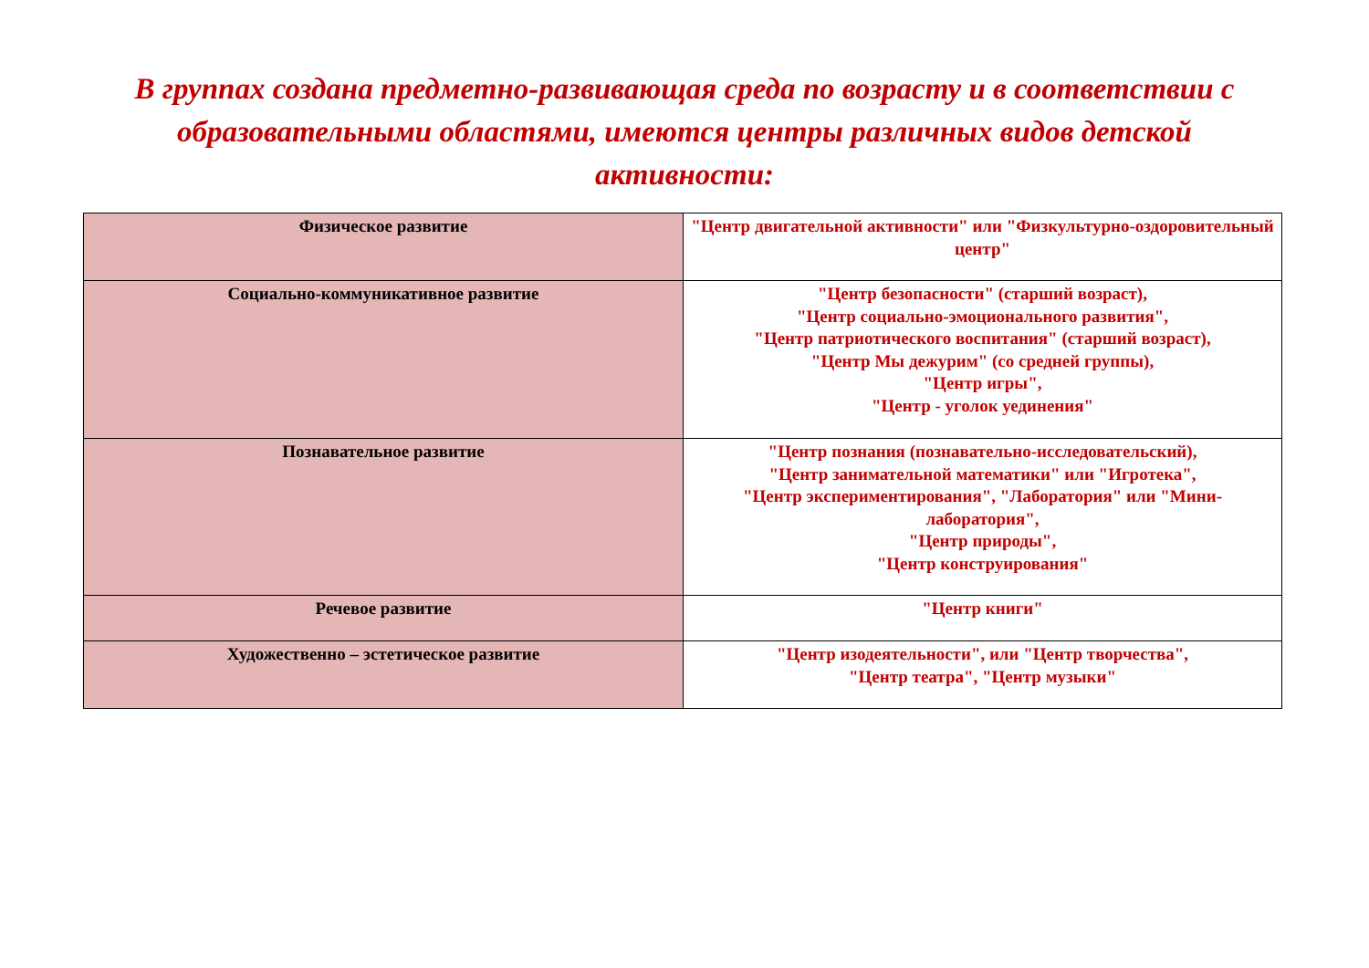В группах создана предметно-развивающая среда по возрасту и в соответствии с образовательными областями, имеются центры различных видов детской активности:
| Физическое развитие | "Центр двигательной активности" или "Физкультурно-оздоровительный центр" |
| Социально-коммуникативное развитие | "Центр безопасности" (старший возраст), "Центр социально-эмоционального развития", "Центр патриотического воспитания" (старший возраст), "Центр Мы дежурим" (со средней группы), "Центр игры", "Центр - уголок уединения" |
| Познавательное развитие | "Центр познания (познавательно-исследовательский), "Центр занимательной математики" или "Игротека", "Центр экспериментирования", "Лаборатория" или "Мини-лаборатория", "Центр природы", "Центр конструирования" |
| Речевое развитие | "Центр книги" |
| Художественно – эстетическое развитие | "Центр изодеятельности", или "Центр творчества", "Центр театра", "Центр музыки" |